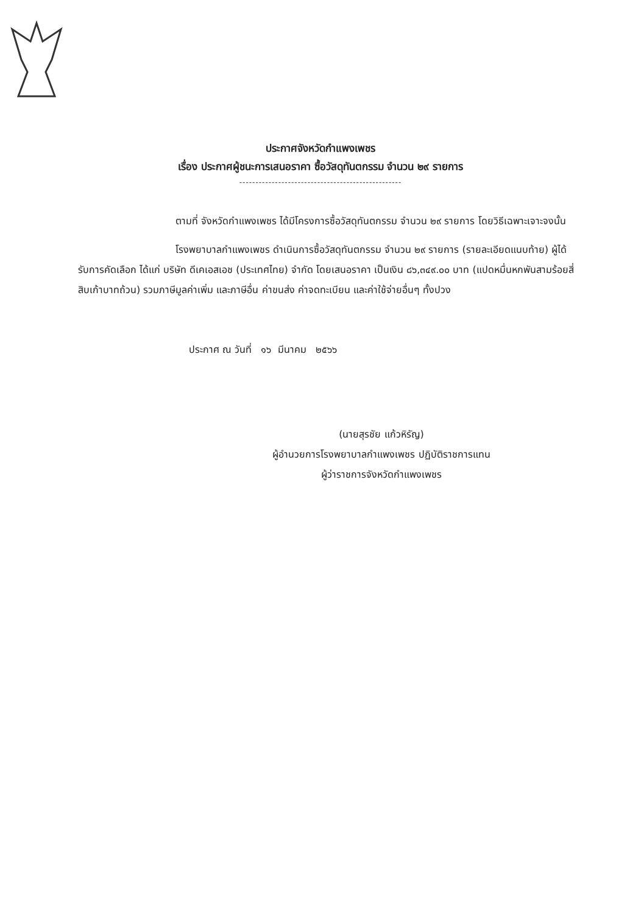ประกาศจังหวัดกำแพงเพชร
เรื่อง ประกาศผู้ชนะการเสนอราคา ซื้อวัสดุทันตกรรม จำนวน ๒๙ รายการ
--------------------------------------------------
ตามที่ จังหวัดกำแพงเพชร ได้มีโครงการซื้อวัสดุทันตกรรม จำนวน ๒๙ รายการ โดยวิธีเฉพาะเจาะจงนั้น
โรงพยาบาลกำแพงเพชร ดำเนินการซื้อวัสดุทันตกรรม จำนวน ๒๙ รายการ (รายละเอียดแนบท้าย) ผู้ได้รับการคัดเลือก ได้แก่ บริษัท ดีเคเอสเอช (ประเทศไทย) จำกัด โดยเสนอราคา เป็นเงิน ๘๖,๓๔๙.๐๐ บาท (แปดหมื่นหกพันสามร้อยสี่สิบเก้าบาทถ้วน) รวมภาษีมูลค่าเพิ่ม และภาษีอื่น ค่าขนส่ง ค่าจดทะเบียน และค่าใช้จ่ายอื่นๆ ทั้งปวง
ประกาศ ณ วันที่ ๑๖ มีนาคม ๒๕๖๖
(นายสุรชัย แก้วหิรัญ)
ผู้อำนวยการโรงพยาบาลกำแพงเพชร ปฏิบัติราชการแทน
ผู้ว่าราชการจังหวัดกำแพงเพชร